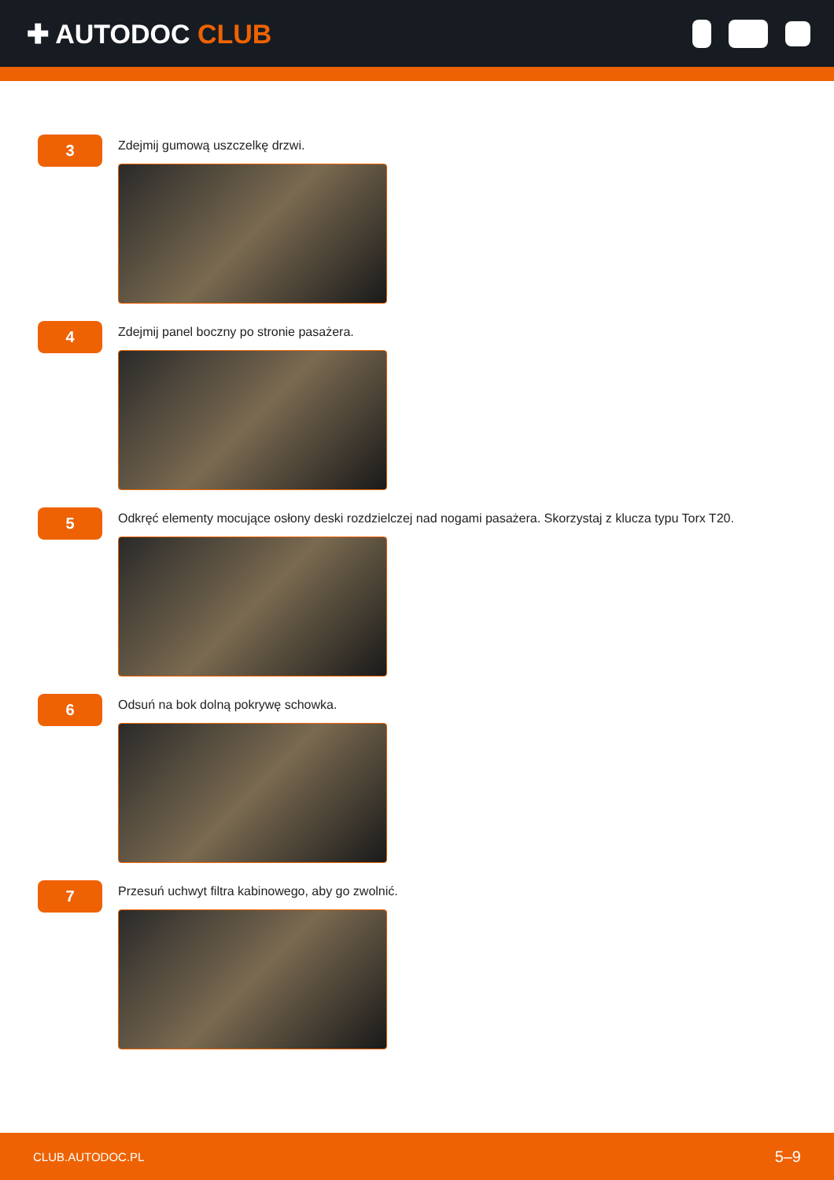✚ AUTODOC CLUB
3
Zdejmij gumową uszczelkę drzwi.
4
Zdejmij panel boczny po stronie pasażera.
5
Odkręć elementy mocujące osłony deski rozdzielczej nad nogami pasażera. Skorzystaj z klucza typu Torx T20.
6
Odsuń na bok dolną pokrywę schowka.
7
Przesuń uchwyt filtra kabinowego, aby go zwolnić.
CLUB.AUTODOC.PL 5–9